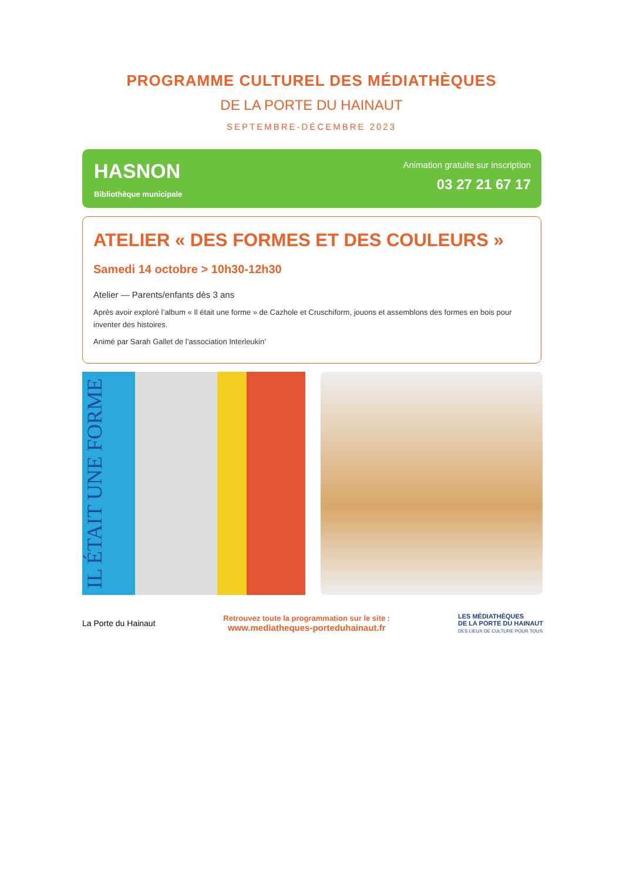PROGRAMME CULTUREL DES MÉDIATHÈQUES
DE LA PORTE DU HAINAUT
SEPTEMBRE-DÉCEMBRE 2023
HASNON
Bibliothèque municipale
Animation gratuite sur inscription
03 27 21 67 17
ATELIER « DES FORMES ET DES COULEURS »
Samedi 14 octobre > 10h30-12h30
Atelier — Parents/enfants dès 3 ans
Après avoir exploré l’album « Il était une forme » de Cazhole et Cruschiform, jouons et assemblons des formes en bois pour inventer des histoires.
Animé par Sarah Gallet de l’association Interleukin’
IL ÉTAIT UNE FORME
La Porte du Hainaut
Retrouvez toute la programmation sur le site :
www.mediatheques-porteduhainaut.fr
LES MÉDIATHÈQUES
DE LA PORTE DU HAINAUT
DES LIEUX DE CULTURE POUR TOUS